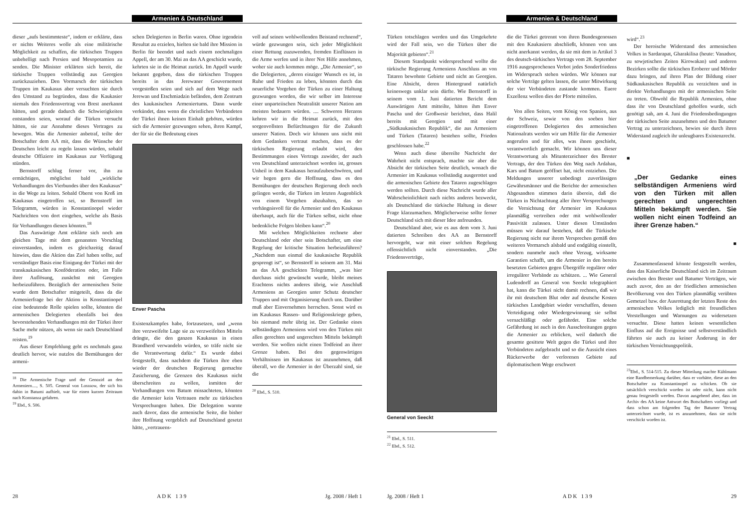Armenien & Deutschland
dieser „aufs bestimmteste“, indem er erklärte, dass er nichts Weiteres wolle als eine militärische Möglichkeit zu schaffen, die türkischen Truppen unbehelligt nach Persien und Mesopotamien zu senden. Die Minister erklärten sich bereit, die türkische Truppen vollständig aus Georgien zurückzuziehen. Den Vormarsch der türkischen Truppen im Kaukasus aber versuchten sie durch den Umstand zu begründen, dass die Kaukasier niemals den Friedensvertrag von Brest anerkannt hätten, und gerade dadurch die Schwierigkeiten entstanden seien, worauf die Türken versucht hätten, sie zur Annahme dieses Vertrages zu bewegen. Was die Armenier anbetraf, teilte der Botschafter dem AA mit, dass die Wünsche der Deutschen leicht zu regeln lassen würden, sobald deutsche Offiziere im Kaukasus zur Verfügung stünden.
Bernstorff schlug ferner vor, ihn zu ermächtigen, möglichst bald „wirkliche Verhandlungen des Vierbundes über den Kaukasus“ in die Wege zu leiten. Sobald Oberst von Kreß im Kaukasus eingetroffen sei, so Bernstorff im Telegramm, würden in Konstantinopel wieder Nachrichten von dort eingehen, welche als Basis für Verhandlungen dienen könnten.<sup>18</sup>
Das Auswärtige Amt erklärte sich noch am gleichen Tage mit dem genannten Vorschlag einverstanden, indem es gleichzeitig darauf hinwies, dass die Aktion das Ziel haben sollte, auf verständiger Basis eine Einigung der Türkei mit der transkaukasischen Konföderation oder, im Falle ihrer Auflösung, zunächst mit Georgien herbeizuführen. Bezüglich der armenischen Seite wurde dem Botschafter mitgeteilt, dass da die Armenierfrage bei der Aktion in Konstantinopel eine bedeutende Rolle spielen sollte, könnten die armenischen Delegierten ebenfalls bei den bevorstehenden Verhandlungen mit der Türkei ihrer Sache mehr nützen, als wenn sie nach Deutschland reisten.<sup>19</sup>
Aus dieser Empfehlung geht es nochmals ganz deutlich hervor, wie nutzlos die Bemühungen der armeni-
<sup>18</sup> Die Armenische Frage und der Genozid an den Armeniern...., S. 505. General von Losssow, der sich bis dahin in Batumi aufhielt, war für einen kurzen Zeitraum nach Konstanza gefahren.
<sup>19</sup> Ebd., S. 506.
schen Delegierten in Berlin waren. Ohne irgendein Resultat zu erzielen, hielten sie bald ihre Mission in Berlin für beendet und nach einem nochmaligen Appell, der am 30. Mai an das AA geschickt wurde, kehrten sie in die Heimat zurück. Im Appell wurde bekannt gegeben, dass die türkischen Truppen bereits in das Jerewaner Gouvernement vorgestoßen seien und sich auf dem Wege nach Jerewan und Etschmiadzin befänden, dem Zentrum des kaukasischen Armeniertums. Dann wurde verkündet, dass wenn die christlichen Verbündeten der Türkei ihnen keinen Einhalt geböten, würden sich die Armenier gezwungen sehen, ihren Kampf, der für sie die Bedeutung eines
Enver Pascha
Existenzkampfes habe, fortzusetzen, und „wenn ihre verzweifelte Lage sie zu verzweifelten Mitteln drängte, die den ganzen Kaukasus in einen Brandherd verwandeln würden, so träfe nicht sie die Verantwortung dafür.“ Es wurde dabei festgestellt, dass nachdem die Türken ihre eben wieder der deutschen Regierung gemachte Zusicherung, die Grenzen des Kaukasus nicht überschreiten zu wollen, inmitten der Verhandlungen von Batum missachteten, könnten die Armenier kein Vertrauen mehr zu türkischen Versprechungen haben. Die Delegation warnte auch davor, dass die armenische Seite, die bisher ihre Hoffnung vergeblich auf Deutschland gesetzt hätte, „vertrauens-
voll auf seinen wohlwollenden Beistand rechnend“, würde gezwungen sein, sich jeder Möglichkeit einer Rettung zuzuwenden, fremden Einflüssen in die Arme werfen und in ihrer Not Hilfe annehmen, woher sie auch kommen möge. „Die Armenier“, so die Delegierten, „deren einziger Wunsch es ist, in Ruhe und Frieden zu leben, könnten durch das neuerliche Vorgehen der Türken zu einer Haltung gezwungen worden, die wir selber im Interesse einer unparteiischen Neutralität unserer Nation am meisten bedauern würden. .... Schweren Herzens kehren wir in die Heimat zurück, mit den sorgenvollsten Befürchtungen für die Zukunft unserer Nation. Doch wir können uns nicht mit dem Gedanken vertraut machen, dass es der türkischen Regierung erlaubt wird, den Bestimmungen eines Vertrags zuwider, der auch von Deutschland unterzeichnet worden ist, grosses Unheil in dem Kaukasus heraufzubeschwören, und wir hegen gern die Hoffnung, dass es den Bemühungen der deutschen Regierung doch noch gelingen werde, die Türken im letzten Augenblick von einem Vorgehen abzuhalten, das so verhängnisvoll für die Armenier und den Kaukasus überhaupt, auch für die Türken selbst, nicht ohne bedenkliche Folgen bleiben kann“.<sup>20</sup>
Mit welchen Möglichkeiten rechnete aber Deutschland oder eher sein Botschafter, um eine Regelung der kritische Situation herbeizuführen? „Nachdem nun einmal die kaukasische Republik gesprengt ist“, so Bernstorff in seinem am 31. Mai an das AA geschickten Telegramm, „was hier durchaus nicht gewünscht wurde, bleibt meines Erachtens nichts anderes übrig, wie Anschluß Armeniens an Georgien unter Schutz deutscher Truppen und mit Organisierung durch uns. Darüber muß aber Einvernehmen herrschen. Sonst wird es im Kaukasus Rassen- und Religionskriege geben, bis niemand mehr übrig ist. Der Gedanke eines selbständigen Armeniens wird von den Türken mit allen gerechten und ungerechten Mitteln bekämpft werden. Sie wollen nicht einen Todfeind an ihrer Grenze haben. Bei den gegenwärtigen Verhältnissen im Kaukasus ist anzunehmen, daß überall, wo die Armenier in der Überzahl sind, sie die
<sup>20</sup> Ebd., S. 510.
28 A D K 1 3 9 Jg. 2008 / Heft 1
Armenien & Deutschland
Türken totschlagen werden und das Umgekehrte wird der Fall sein, wo die Türken über die Majorität gebieten“.<sup>21</sup>
Diesem Standpunkt widersprechend wollte die türkische Regierung Armeniens Anschluss an von Tataren bewohnte Gebiete und nicht an Georgien. Eine Absicht, deren Hintergrund natürlich keineswegs unklar sein dürfte. Wie Bernstorff in seinem vom 1. Juni datierten Bericht dem Auswärtigen Amt mitteilte, hätten ihm Enver Pascha und der Großwesir berichtet, dass Halil bereits mit Georgien und mit einer „Südkaukasischen Republik“, die aus Armeniern und Türken (Tataren) bestehen sollte, Frieden geschlossen habe.<sup>22</sup>
Wenn auch diese übereilte Nachricht der Wahrheit nicht entsprach, machte sie aber die Absicht der türkischen Seite deutlich, wonach die Armenier im Kaukasus vollständig ausgerottet und die armenischen Gebiete den Tataren zugeschlagen werden sollten. Durch diese Nachricht wurde aller Wahrscheinlichkeit nach nichts anderes bezweckt, als Deutschland die türkische Haltung in dieser Frage klarzumachen. Möglicherweise sollte ferner Deutschland sich mit dieser Idee anfreunden.
Deutschland aber, wie es aus dem vom 3. Juni datierten Schreiben des AA an Bernstorff hervorgeht, war mit einer solchen Regelung offensichtlich nicht einverstanden. „Die Friedensverträge,
General von Seeckt
<sup>21</sup> Ebd., S. 511.
<sup>22</sup> Ebd., S. 512.
die die Türkei getrennt von ihren Bundesgenossen mit den Kaukasiern abschließt, können von uns nicht anerkannt werden, da sie mit dem in Artikel 3 des deutsch-türkischen Vertrags vom 28. September 1916 ausgesprochenen Verbot jedes Sonderfriedens im Widerspruch stehen würden. Wir können nur solche Verträge gelten lassen, die unter Mitwirkung der vier Verbündeten zustande kommen. Euere Exzellenz wollen dies der Pforte mitteilen.
Von allen Seiten, vom König von Spanien, aus der Schweiz, sowie von den soeben hier eingetroffenen Delegierten des armenischen Nationalrats werden wir um Hilfe für die Armenier angerufen und für alles, was ihnen geschieht, verantwortlich gemacht. Wir können uns dieser Verantwortung als Mitunterzeichner des Brester Vertrags, der den Türken den Weg nach Ardahan, Kars und Batum geöffnet hat, nicht entziehen. Die Meldungen unserer unbedingt zuverlässigen Gewährsmänner und die Berichte der armenischen Abgesandten stimmen darin überein, daß die Türken in Nichtachtung aller ihrer Versprechungen die Vernichtung der Armenier im Kaukasus planmäßig vertreiben oder mit wohlwollender Passivität zulassen. Unter diesen Umständen müssen wir darauf bestehen, daß die Türkische Regierung nicht nur ihrem Versprechen gemäß den weiteren Vormarsch alsbald und endgültig einstellt, sondern nunmehr auch ohne Verzug, wirksame Garantien schafft, um die Armenier in den bereits besetzten Gebieten gegen Übergriffe regulärer oder irregulärer Verbände zu schützen. ... Wie General Ludendorff an General von Seeckt telegraphiert hat, kann die Türkei nicht damit rechnen, daß wir ihr mit deutschem Blut oder auf deutsche Kosten türkisches Landgebiet wieder verschaffen, dessen Verteidigung oder Wiedergewinnung sie selbst vernachläßigt oder gefährdet. Eine solche Gefährdung ist auch in den Ausschreitungen gegen die Armenier zu erblicken, weil dadurch die gesamte gesittete Welt gegen die Türkei und ihre Verbündeten aufgebracht und so die Aussicht eines Rückerwerbe der verlorenen Gebiete auf diplomatischem Wege erschwert
wird“.<sup>23</sup>
Der heroische Widerstand des armenischen Volkes in Sardarapat, Gharakilisa (heute: Vanadsor, zu sowjetischen Zeiten Kirowakan) und anderen Bezirken sollte die türkischen Eroberer und Mörder dazu bringen, auf ihren Plan der Bildung einer Südkaukasischen Republik zu verzichten und in direkte Verhandlungen mit der armenischen Seite zu treten. Obwohl die Republik Armenien, ohne dass ihr von Deutschland geholfen wurde, sich genötigt sah, am 4. Juni die Friedensbedingungen der türkischen Seite anzunehmen und den Batumer Vertrag zu unterzeichnen, bewies sie durch ihren Widerstand zugleich ihr unleugbares Existenzrecht.
■
„Der Gedanke eines selbständigen Armeniens wird von den Türken mit allen gerechten und ungerechten Mitteln bekämpft werden. Sie wollen nicht einen Todfeind an ihrer Grenze haben.“
■
Zusammenfassend könnte festgestellt werden, dass das Kaiserliche Deutschland sich im Zeitraum zwischen den Brester und Batumer Verträgen, wie auch zuvor, den an der friedlichen armenischen Bevölkerung von den Türken planmäßig verübten Gemetzel bzw. der Ausrottung der letzten Reste des armenischen Volkes lediglich mit freundlichen Vorstellungen und Warnungen zu widersetzen versuchte. Diese hatten keinen wesentlichen Einfluss auf die Ereignisse und selbstverständlich führten sie auch zu keiner Änderung in der türkischen Vernichtungspolitik.
<sup>23</sup> Ebd., S. 514-515. Zu dieser Mitteilung machte Kühlmann eine Randbemerkung darüber, dass er vorhätte, diese an den Botschafter zu Konstantinopel zu schicken. Ob sie tatsächlich verschickt worden ist oder nicht, kann nicht genau festgestellt werden. Davon ausgehend aber, dass im Archiv des AA keine Antwort des Botschafters vorliegt und dass schon am folgenden Tag der Batumer Vertrag unterzeichnet wurde, ist es anzunehmen, dass sie nicht verschickt worden ist.
Jg. 2008 / Heft 1 A D K 1 3 9 29